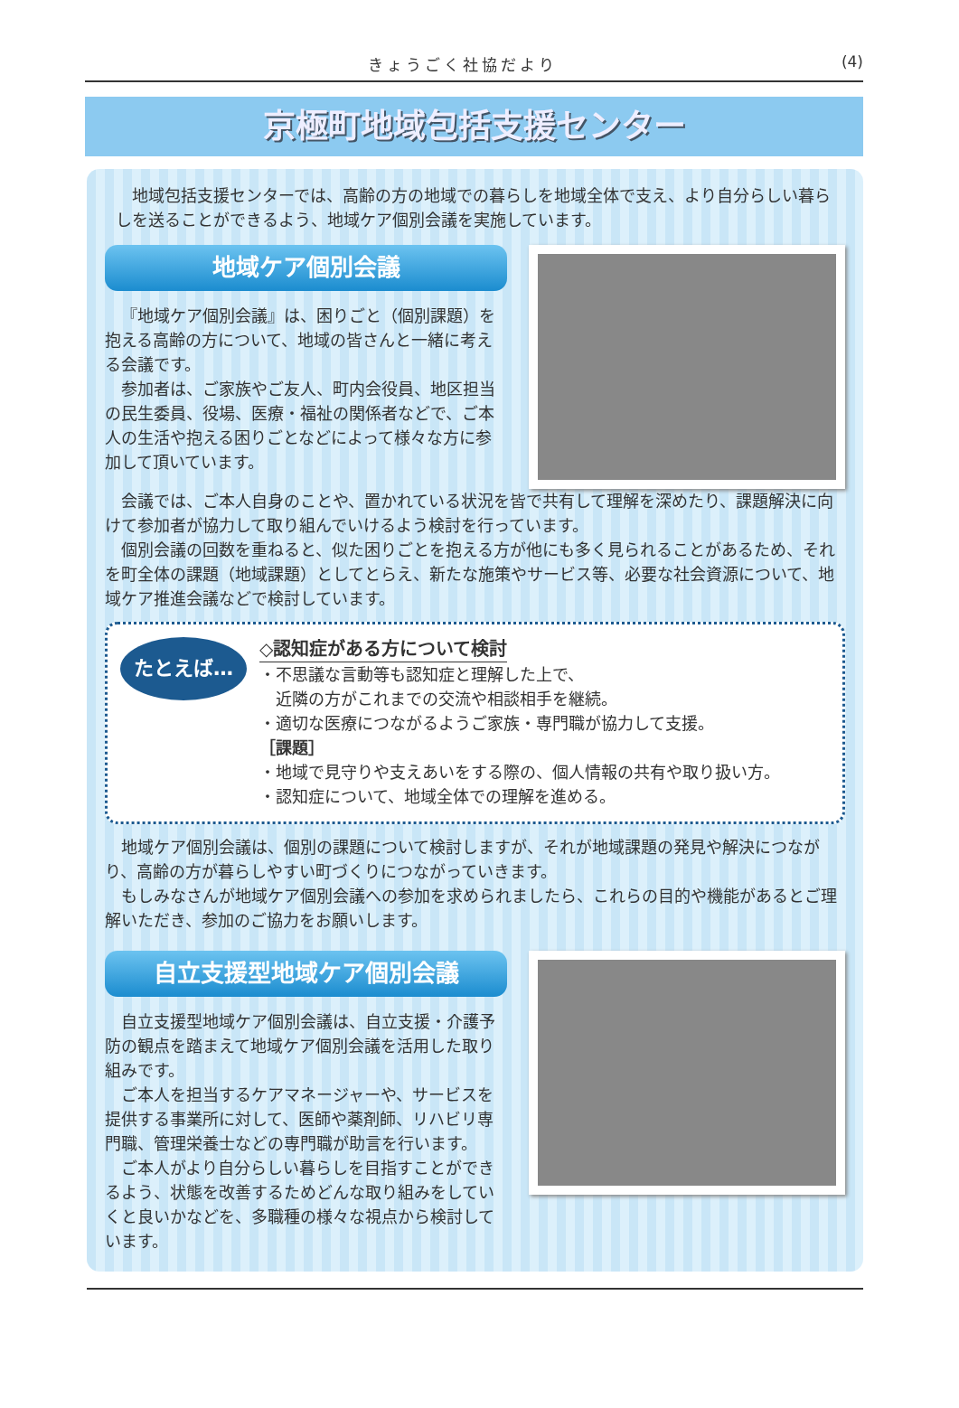きょうごく社協だより (4)
京極町地域包括支援センター
地域包括支援センターでは、高齢の方の地域での暮らしを地域全体で支え、より自分らしい暮らしを送ることができるよう、地域ケア個別会議を実施しています。
地域ケア個別会議
『地域ケア個別会議』は、困りごと（個別課題）を抱える高齢の方について、地域の皆さんと一緒に考える会議です。
参加者は、ご家族やご友人、町内会役員、地区担当の民生委員、役場、医療・福祉の関係者などで、ご本人の生活や抱える困りごとなどによって様々な方に参加して頂いています。
会議では、ご本人自身のことや、置かれている状況を皆で共有して理解を深めたり、課題解決に向けて参加者が協力して取り組んでいけるよう検討を行っています。
個別会議の回数を重ねると、似た困りごとを抱える方が他にも多く見られることがあるため、それを町全体の課題（地域課題）としてとらえ、新たな施策やサービス等、必要な社会資源について、地域ケア推進会議などで検討しています。
たとえば…
◇認知症がある方について検討
・不思議な言動等も認知症と理解した上で、
　近隣の方がこれまでの交流や相談相手を継続。
・適切な医療につながるようご家族・専門職が協力して支援。
［課題］
・地域で見守りや支えあいをする際の、個人情報の共有や取り扱い方。
・認知症について、地域全体での理解を進める。
地域ケア個別会議は、個別の課題について検討しますが、それが地域課題の発見や解決につながり、高齢の方が暮らしやすい町づくりにつながっていきます。
もしみなさんが地域ケア個別会議への参加を求められましたら、これらの目的や機能があるとご理解いただき、参加のご協力をお願いします。
自立支援型地域ケア個別会議
自立支援型地域ケア個別会議は、自立支援・介護予防の観点を踏まえて地域ケア個別会議を活用した取り組みです。
ご本人を担当するケアマネージャーや、サービスを提供する事業所に対して、医師や薬剤師、リハビリ専門職、管理栄養士などの専門職が助言を行います。
ご本人がより自分らしい暮らしを目指すことができるよう、状態を改善するためどんな取り組みをしていくと良いかなどを、多職種の様々な視点から検討しています。